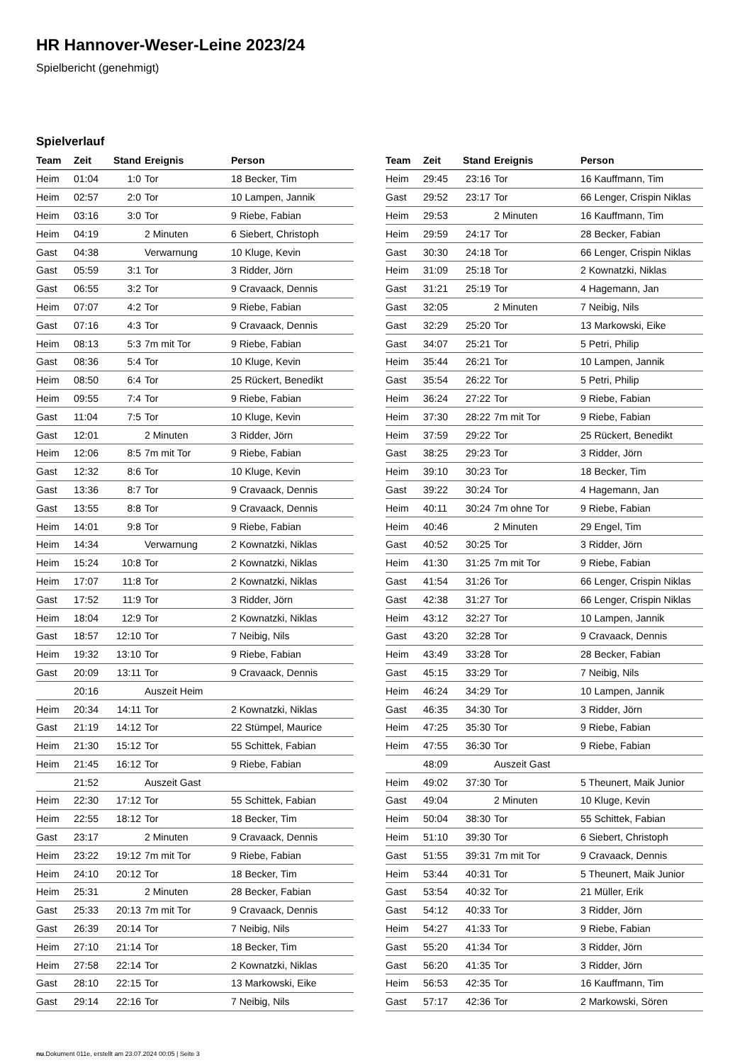HR Hannover-Weser-Leine 2023/24
Spielbericht (genehmigt)
Spielverlauf
| Team | Zeit | Stand | Ereignis | Person |
| --- | --- | --- | --- | --- |
| Heim | 01:04 | 1:0 | Tor | 18 Becker, Tim |
| Heim | 02:57 | 2:0 | Tor | 10 Lampen, Jannik |
| Heim | 03:16 | 3:0 | Tor | 9 Riebe, Fabian |
| Heim | 04:19 | | 2 Minuten | 6 Siebert, Christoph |
| Gast | 04:38 | | Verwarnung | 10 Kluge, Kevin |
| Gast | 05:59 | 3:1 | Tor | 3 Ridder, Jörn |
| Gast | 06:55 | 3:2 | Tor | 9 Cravaack, Dennis |
| Heim | 07:07 | 4:2 | Tor | 9 Riebe, Fabian |
| Gast | 07:16 | 4:3 | Tor | 9 Cravaack, Dennis |
| Heim | 08:13 | 5:3 | 7m mit Tor | 9 Riebe, Fabian |
| Gast | 08:36 | 5:4 | Tor | 10 Kluge, Kevin |
| Heim | 08:50 | 6:4 | Tor | 25 Rückert, Benedikt |
| Heim | 09:55 | 7:4 | Tor | 9 Riebe, Fabian |
| Gast | 11:04 | 7:5 | Tor | 10 Kluge, Kevin |
| Gast | 12:01 | | 2 Minuten | 3 Ridder, Jörn |
| Heim | 12:06 | 8:5 | 7m mit Tor | 9 Riebe, Fabian |
| Gast | 12:32 | 8:6 | Tor | 10 Kluge, Kevin |
| Gast | 13:36 | 8:7 | Tor | 9 Cravaack, Dennis |
| Gast | 13:55 | 8:8 | Tor | 9 Cravaack, Dennis |
| Heim | 14:01 | 9:8 | Tor | 9 Riebe, Fabian |
| Heim | 14:34 | | Verwarnung | 2 Kownatzki, Niklas |
| Heim | 15:24 | 10:8 | Tor | 2 Kownatzki, Niklas |
| Heim | 17:07 | 11:8 | Tor | 2 Kownatzki, Niklas |
| Gast | 17:52 | 11:9 | Tor | 3 Ridder, Jörn |
| Heim | 18:04 | 12:9 | Tor | 2 Kownatzki, Niklas |
| Gast | 18:57 | 12:10 | Tor | 7 Neibig, Nils |
| Heim | 19:32 | 13:10 | Tor | 9 Riebe, Fabian |
| Gast | 20:09 | 13:11 | Tor | 9 Cravaack, Dennis |
| | 20:16 | | Auszeit Heim | |
| Heim | 20:34 | 14:11 | Tor | 2 Kownatzki, Niklas |
| Gast | 21:19 | 14:12 | Tor | 22 Stümpel, Maurice |
| Heim | 21:30 | 15:12 | Tor | 55 Schittek, Fabian |
| Heim | 21:45 | 16:12 | Tor | 9 Riebe, Fabian |
| | 21:52 | | Auszeit Gast | |
| Heim | 22:30 | 17:12 | Tor | 55 Schittek, Fabian |
| Heim | 22:55 | 18:12 | Tor | 18 Becker, Tim |
| Gast | 23:17 | | 2 Minuten | 9 Cravaack, Dennis |
| Heim | 23:22 | 19:12 | 7m mit Tor | 9 Riebe, Fabian |
| Heim | 24:10 | 20:12 | Tor | 18 Becker, Tim |
| Heim | 25:31 | | 2 Minuten | 28 Becker, Fabian |
| Gast | 25:33 | 20:13 | 7m mit Tor | 9 Cravaack, Dennis |
| Gast | 26:39 | 20:14 | Tor | 7 Neibig, Nils |
| Heim | 27:10 | 21:14 | Tor | 18 Becker, Tim |
| Heim | 27:58 | 22:14 | Tor | 2 Kownatzki, Niklas |
| Gast | 28:10 | 22:15 | Tor | 13 Markowski, Eike |
| Gast | 29:14 | 22:16 | Tor | 7 Neibig, Nils |
| Team | Zeit | Stand | Ereignis | Person |
| --- | --- | --- | --- | --- |
| Heim | 29:45 | 23:16 | Tor | 16 Kauffmann, Tim |
| Gast | 29:52 | 23:17 | Tor | 66 Lenger, Crispin Niklas |
| Heim | 29:53 | | 2 Minuten | 16 Kauffmann, Tim |
| Heim | 29:59 | 24:17 | Tor | 28 Becker, Fabian |
| Gast | 30:30 | 24:18 | Tor | 66 Lenger, Crispin Niklas |
| Heim | 31:09 | 25:18 | Tor | 2 Kownatzki, Niklas |
| Gast | 31:21 | 25:19 | Tor | 4 Hagemann, Jan |
| Gast | 32:05 | | 2 Minuten | 7 Neibig, Nils |
| Gast | 32:29 | 25:20 | Tor | 13 Markowski, Eike |
| Gast | 34:07 | 25:21 | Tor | 5 Petri, Philip |
| Heim | 35:44 | 26:21 | Tor | 10 Lampen, Jannik |
| Gast | 35:54 | 26:22 | Tor | 5 Petri, Philip |
| Heim | 36:24 | 27:22 | Tor | 9 Riebe, Fabian |
| Heim | 37:30 | 28:22 | 7m mit Tor | 9 Riebe, Fabian |
| Heim | 37:59 | 29:22 | Tor | 25 Rückert, Benedikt |
| Gast | 38:25 | 29:23 | Tor | 3 Ridder, Jörn |
| Heim | 39:10 | 30:23 | Tor | 18 Becker, Tim |
| Gast | 39:22 | 30:24 | Tor | 4 Hagemann, Jan |
| Heim | 40:11 | 30:24 | 7m ohne Tor | 9 Riebe, Fabian |
| Heim | 40:46 | | 2 Minuten | 29 Engel, Tim |
| Gast | 40:52 | 30:25 | Tor | 3 Ridder, Jörn |
| Heim | 41:30 | 31:25 | 7m mit Tor | 9 Riebe, Fabian |
| Gast | 41:54 | 31:26 | Tor | 66 Lenger, Crispin Niklas |
| Gast | 42:38 | 31:27 | Tor | 66 Lenger, Crispin Niklas |
| Heim | 43:12 | 32:27 | Tor | 10 Lampen, Jannik |
| Gast | 43:20 | 32:28 | Tor | 9 Cravaack, Dennis |
| Heim | 43:49 | 33:28 | Tor | 28 Becker, Fabian |
| Gast | 45:15 | 33:29 | Tor | 7 Neibig, Nils |
| Heim | 46:24 | 34:29 | Tor | 10 Lampen, Jannik |
| Gast | 46:35 | 34:30 | Tor | 3 Ridder, Jörn |
| Heim | 47:25 | 35:30 | Tor | 9 Riebe, Fabian |
| Heim | 47:55 | 36:30 | Tor | 9 Riebe, Fabian |
| | 48:09 | | Auszeit Gast | |
| Heim | 49:02 | 37:30 | Tor | 5 Theunert, Maik Junior |
| Gast | 49:04 | | 2 Minuten | 10 Kluge, Kevin |
| Heim | 50:04 | 38:30 | Tor | 55 Schittek, Fabian |
| Heim | 51:10 | 39:30 | Tor | 6 Siebert, Christoph |
| Gast | 51:55 | 39:31 | 7m mit Tor | 9 Cravaack, Dennis |
| Heim | 53:44 | 40:31 | Tor | 5 Theunert, Maik Junior |
| Gast | 53:54 | 40:32 | Tor | 21 Müller, Erik |
| Gast | 54:12 | 40:33 | Tor | 3 Ridder, Jörn |
| Heim | 54:27 | 41:33 | Tor | 9 Riebe, Fabian |
| Gast | 55:20 | 41:34 | Tor | 3 Ridder, Jörn |
| Gast | 56:20 | 41:35 | Tor | 3 Ridder, Jörn |
| Heim | 56:53 | 42:35 | Tor | 16 Kauffmann, Tim |
| Gast | 57:17 | 42:36 | Tor | 2 Markowski, Sören |
nu.Dokument 011e, erstellt am 23.07.2024 00:05 | Seite 3